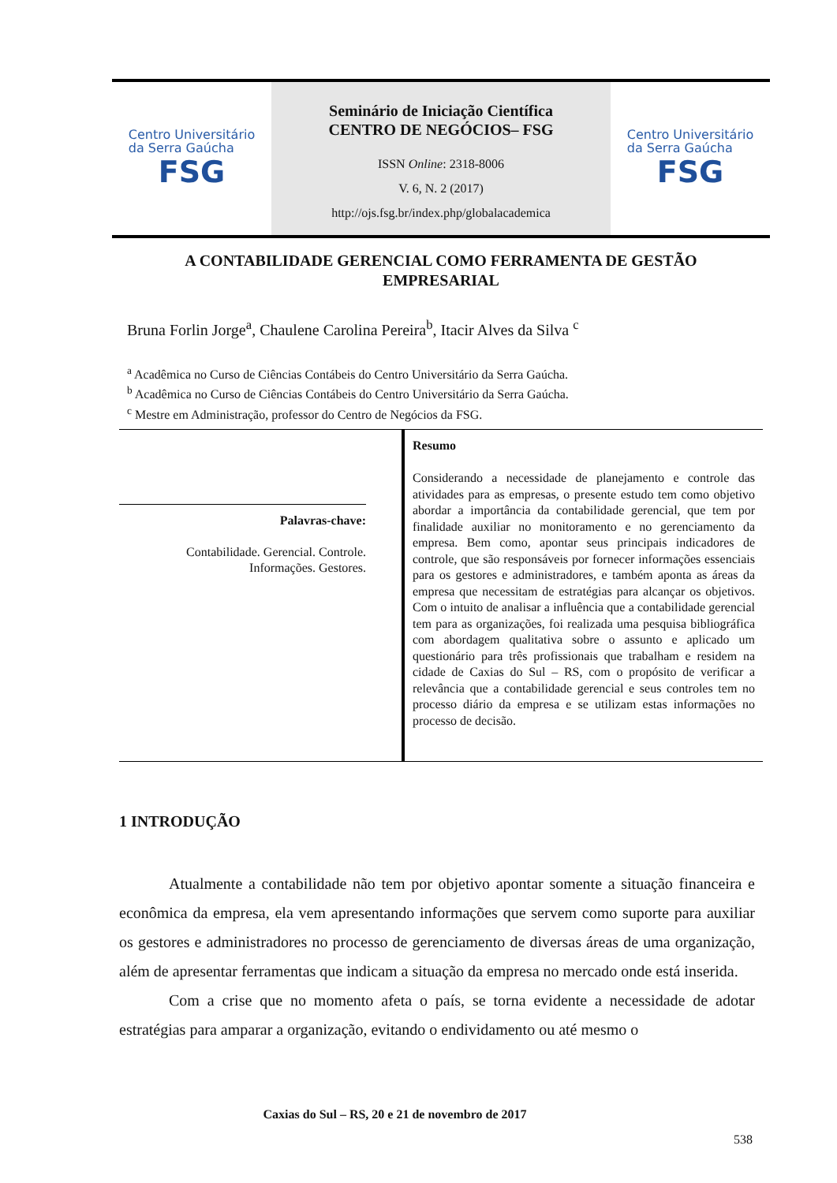Centro Universitário
da Serra Gaúcha
FSG
Seminário de Iniciação Científica
CENTRO DE NEGÓCIOS– FSG
ISSN Online: 2318-8006
V. 6, N. 2 (2017)
http://ojs.fsg.br/index.php/globalacademica
Centro Universitário
da Serra Gaúcha
FSG
A CONTABILIDADE GERENCIAL COMO FERRAMENTA DE GESTÃO
EMPRESARIAL
Bruna Forlin Jorge<sup>a</sup>, Chaulene Carolina Pereira<sup>b</sup>, Itacir Alves da Silva <sup>c</sup>
<sup>a</sup> Acadêmica no Curso de Ciências Contábeis do Centro Universitário da Serra Gaúcha.
<sup>b</sup> Acadêmica no Curso de Ciências Contábeis do Centro Universitário da Serra Gaúcha.
<sup>c</sup> Mestre em Administração, professor do Centro de Negócios da FSG.
Palavras-chave:
Contabilidade. Gerencial. Controle.
Informações. Gestores.
Resumo
Considerando a necessidade de planejamento e controle das atividades para as empresas, o presente estudo tem como objetivo abordar a importância da contabilidade gerencial, que tem por finalidade auxiliar no monitoramento e no gerenciamento da empresa. Bem como, apontar seus principais indicadores de controle, que são responsáveis por fornecer informações essenciais para os gestores e administradores, e também aponta as áreas da empresa que necessitam de estratégias para alcançar os objetivos. Com o intuito de analisar a influência que a contabilidade gerencial tem para as organizações, foi realizada uma pesquisa bibliográfica com abordagem qualitativa sobre o assunto e aplicado um questionário para três profissionais que trabalham e residem na cidade de Caxias do Sul – RS, com o propósito de verificar a relevância que a contabilidade gerencial e seus controles tem no processo diário da empresa e se utilizam estas informações no processo de decisão.
1 INTRODUÇÃO
Atualmente a contabilidade não tem por objetivo apontar somente a situação financeira e econômica da empresa, ela vem apresentando informações que servem como suporte para auxiliar os gestores e administradores no processo de gerenciamento de diversas áreas de uma organização, além de apresentar ferramentas que indicam a situação da empresa no mercado onde está inserida.
Com a crise que no momento afeta o país, se torna evidente a necessidade de adotar estratégias para amparar a organização, evitando o endividamento ou até mesmo o
Caxias do Sul – RS, 20 e 21 de novembro de 2017
538